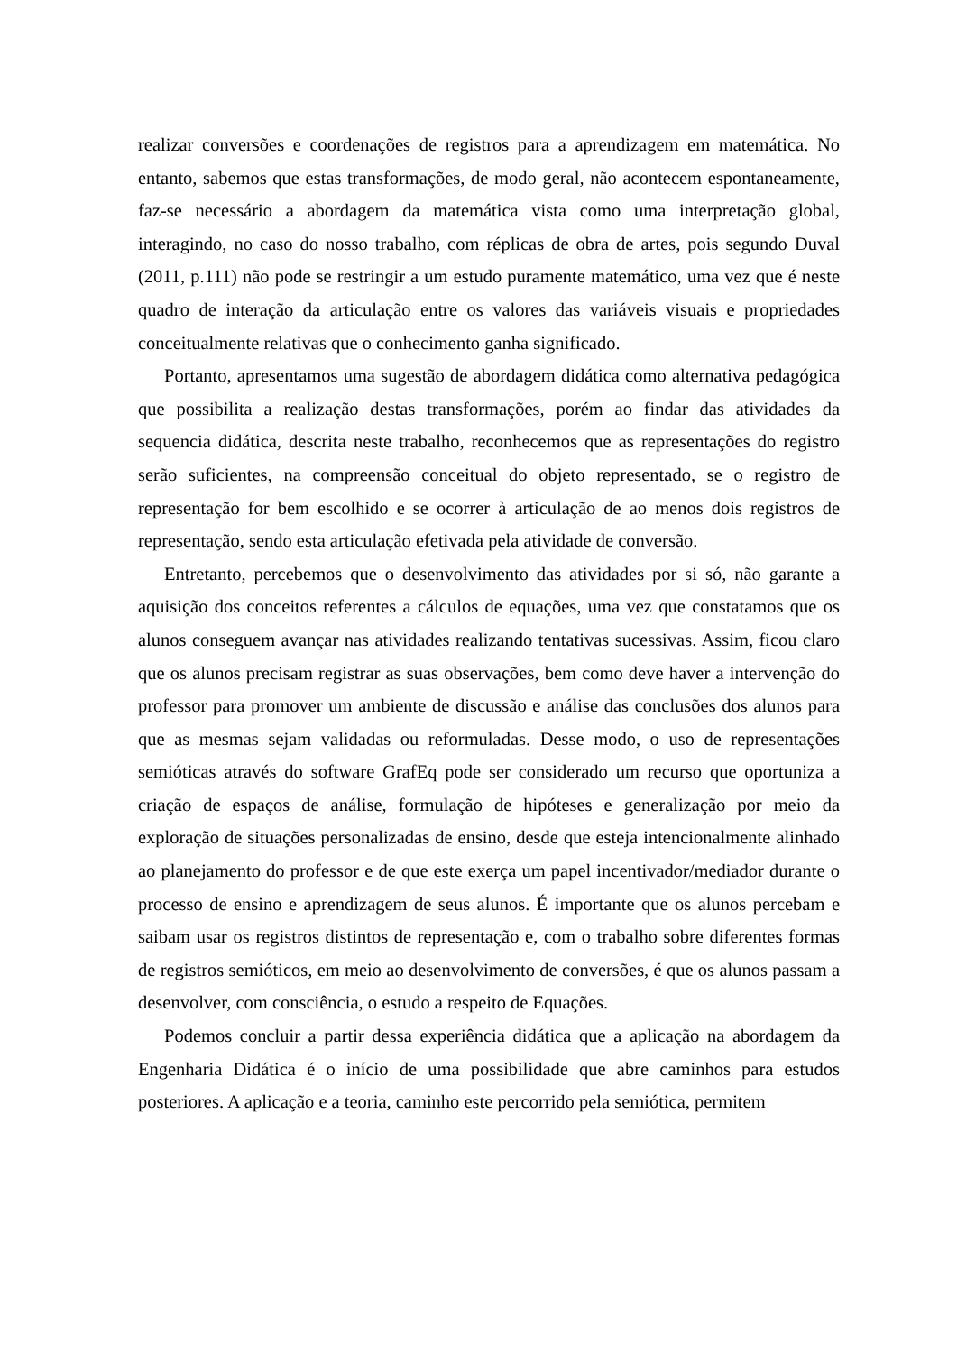realizar conversões e coordenações de registros para a aprendizagem em matemática. No entanto, sabemos que estas transformações, de modo geral, não acontecem espontaneamente, faz-se necessário a abordagem da matemática vista como uma interpretação global, interagindo, no caso do nosso trabalho, com réplicas de obra de artes, pois segundo Duval (2011, p.111) não pode se restringir a um estudo puramente matemático, uma vez que é neste quadro de interação da articulação entre os valores das variáveis visuais e propriedades conceitualmente relativas que o conhecimento ganha significado.
Portanto, apresentamos uma sugestão de abordagem didática como alternativa pedagógica que possibilita a realização destas transformações, porém ao findar das atividades da sequencia didática, descrita neste trabalho, reconhecemos que as representações do registro serão suficientes, na compreensão conceitual do objeto representado, se o registro de representação for bem escolhido e se ocorrer à articulação de ao menos dois registros de representação, sendo esta articulação efetivada pela atividade de conversão.
Entretanto, percebemos que o desenvolvimento das atividades por si só, não garante a aquisição dos conceitos referentes a cálculos de equações, uma vez que constatamos que os alunos conseguem avançar nas atividades realizando tentativas sucessivas. Assim, ficou claro que os alunos precisam registrar as suas observações, bem como deve haver a intervenção do professor para promover um ambiente de discussão e análise das conclusões dos alunos para que as mesmas sejam validadas ou reformuladas. Desse modo, o uso de representações semióticas através do software GrafEq pode ser considerado um recurso que oportuniza a criação de espaços de análise, formulação de hipóteses e generalização por meio da exploração de situações personalizadas de ensino, desde que esteja intencionalmente alinhado ao planejamento do professor e de que este exerça um papel incentivador/mediador durante o processo de ensino e aprendizagem de seus alunos. É importante que os alunos percebam e saibam usar os registros distintos de representação e, com o trabalho sobre diferentes formas de registros semióticos, em meio ao desenvolvimento de conversões, é que os alunos passam a desenvolver, com consciência, o estudo a respeito de Equações.
Podemos concluir a partir dessa experiência didática que a aplicação na abordagem da Engenharia Didática é o início de uma possibilidade que abre caminhos para estudos posteriores. A aplicação e a teoria, caminho este percorrido pela semiótica, permitem